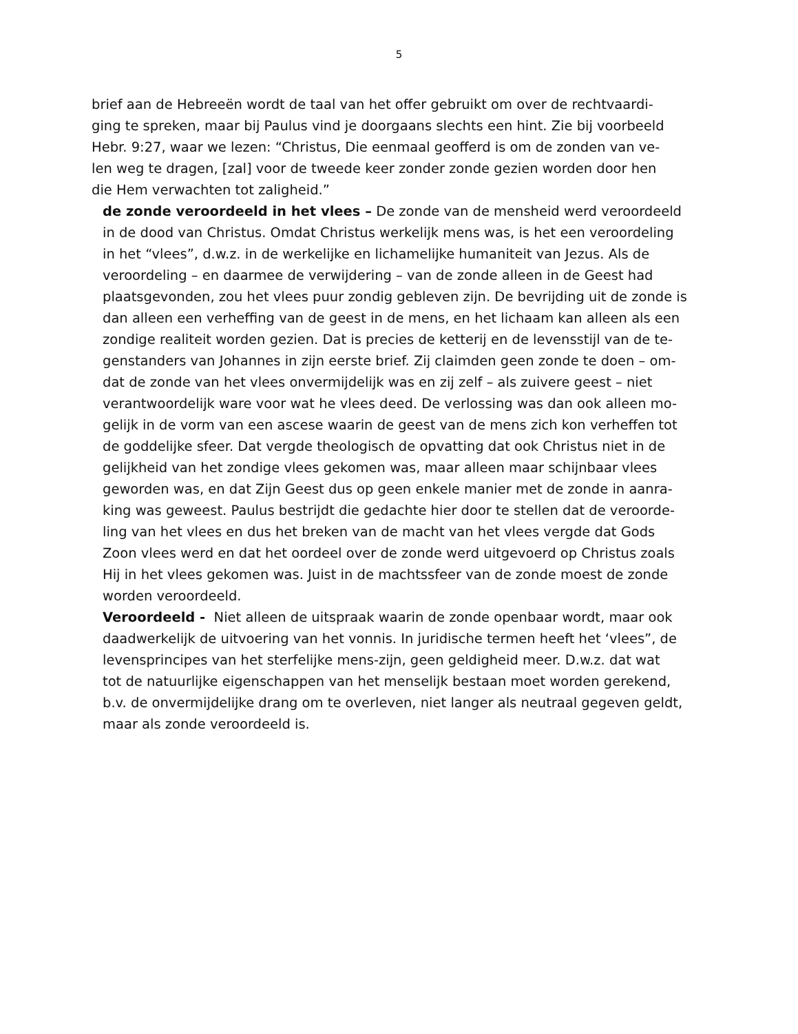5
brief aan de Hebreeën wordt de taal van het offer gebruikt om over de rechtvaardi-
ging te spreken, maar bij Paulus vind je doorgaans slechts een hint. Zie bij voorbeeld
Hebr. 9:27, waar we lezen: “Christus, Die eenmaal geofferd is om de zonden van ve-
len weg te dragen, [zal] voor de tweede keer zonder zonde gezien worden door hen
die Hem verwachten tot zaligheid.”
de zonde veroordeeld in het vlees – De zonde van de mensheid werd veroordeeld
in de dood van Christus. Omdat Christus werkelijk mens was, is het een veroordeling
in het “vlees”, d.w.z. in de werkelijke en lichamelijke humaniteit van Jezus. Als de
veroordeling – en daarmee de verwijdering – van de zonde alleen in de Geest had
plaatsgevonden, zou het vlees puur zondig gebleven zijn. De bevrijding uit de zonde is
dan alleen een verheffing van de geest in de mens, en het lichaam kan alleen als een
zondige realiteit worden gezien. Dat is precies de ketterij en de levensstijl van de te-
genstanders van Johannes in zijn eerste brief. Zij claimden geen zonde te doen – om-
dat de zonde van het vlees onvermijdelijk was en zij zelf – als zuivere geest – niet
verantwoordelijk ware voor wat he vlees deed. De verlossing was dan ook alleen mo-
gelijk in de vorm van een ascese waarin de geest van de mens zich kon verheffen tot
de goddelijke sfeer. Dat vergde theologisch de opvatting dat ook Christus niet in de
gelijkheid van het zondige vlees gekomen was, maar alleen maar schijnbaar vlees
geworden was, en dat Zijn Geest dus op geen enkele manier met de zonde in aanra-
king was geweest. Paulus bestrijdt die gedachte hier door te stellen dat de veroorde-
ling van het vlees en dus het breken van de macht van het vlees vergde dat Gods
Zoon vlees werd en dat het oordeel over de zonde werd uitgevoerd op Christus zoals
Hij in het vlees gekomen was. Juist in de machtssfeer van de zonde moest de zonde
worden veroordeeld.
Veroordeeld - Niet alleen de uitspraak waarin de zonde openbaar wordt, maar ook
daadwerkelijk de uitvoering van het vonnis. In juridische termen heeft het ‘vlees”, de
levensprincipes van het sterfelijke mens-zijn, geen geldigheid meer. D.w.z. dat wat
tot de natuurlijke eigenschappen van het menselijk bestaan moet worden gerekend,
b.v. de onvermijdelijke drang om te overleven, niet langer als neutraal gegeven geldt,
maar als zonde veroordeeld is.